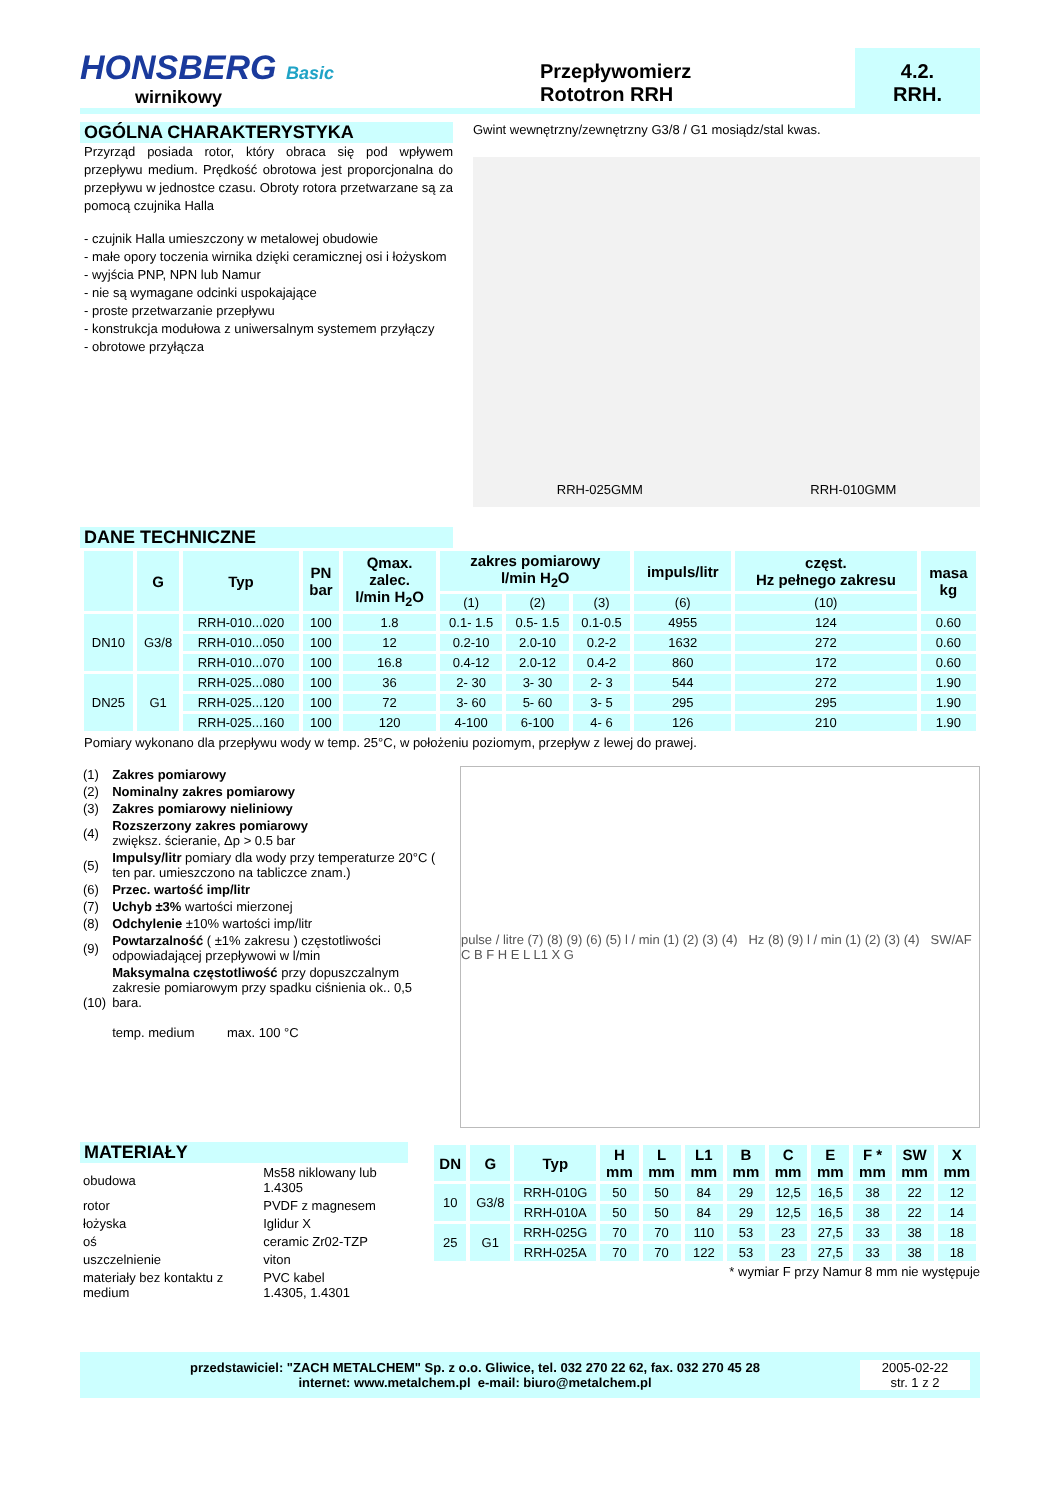HONSBERG Basic
wirnikowy
Przepływomierz
Rototron RRH
4.2.
RRH.
OGÓLNA CHARAKTERYSTYKA
Przyrząd posiada rotor, który obraca się pod wpływem przepływu medium. Prędkość obrotowa jest proporcjonalna do przepływu w jednostce czasu. Obroty rotora przetwarzane są za pomocą czujnika Halla
- czujnik Halla umieszczony w metalowej obudowie
- małe opory toczenia wirnika dzięki ceramicznej osi i łożyskom
- wyjścia PNP, NPN lub Namur
- nie są wymagane odcinki uspokajające
- proste przetwarzanie przepływu
- konstrukcja modułowa z uniwersalnym systemem przyłączy
- obrotowe przyłącza
Gwint wewnętrzny/zewnętrzny G3/8 / G1 mosiądz/stal kwas.
RRH-025GMM RRH-010GMM
DANE TECHNICZNE
| | G | Typ | PN bar | Qmax. zalec. l/min H<sub>2</sub>O | zakres pomiarowy l/min H<sub>2</sub>O | | | impuls/litr | częst. Hz pełnego zakresu | masa kg |
| --- | --- | --- | --- | --- | --- | --- | --- | --- | --- | --- |
| | | | | | (1) | (2) | (3) | (6) | (10) | |
| DN10 | G3/8 | RRH-010...020 | 100 | 1.8 | 0.1- 1.5 | 0.5- 1.5 | 0.1-0.5 | 4955 | 124 | 0.60 |
| | | RRH-010...050 | 100 | 12 | 0.2-10 | 2.0-10 | 0.2-2 | 1632 | 272 | 0.60 |
| | | RRH-010...070 | 100 | 16.8 | 0.4-12 | 2.0-12 | 0.4-2 | 860 | 172 | 0.60 |
| DN25 | G1 | RRH-025...080 | 100 | 36 | 2- 30 | 3- 30 | 2- 3 | 544 | 272 | 1.90 |
| | | RRH-025...120 | 100 | 72 | 3- 60 | 5- 60 | 3- 5 | 295 | 295 | 1.90 |
| | | RRH-025...160 | 100 | 120 | 4-100 | 6-100 | 4- 6 | 126 | 210 | 1.90 |
Pomiary wykonano dla przepływu wody w temp. 25°C, w położeniu poziomym, przepływ z lewej do prawej.
| (1) | Zakres pomiarowy |
| (2) | Nominalny zakres pomiarowy |
| (3) | Zakres pomiarowy nieliniowy |
| (4) | Rozszerzony zakres pomiarowy zwiększ. ścieranie, Δp > 0.5 bar |
| (5) | Impulsy/litr pomiary dla wody przy temperaturze 20°C ( ten par. umieszczono na tabliczce znam.) |
| (6) | Przec. wartość imp/litr |
| (7) | Uchyb ±3% wartości mierzonej |
| (8) | Odchylenie ±10% wartości imp/litr |
| (9) | Powtarzalność ( ±1% zakresu ) częstotliwości odpowiadającej przepływowi w l/min |
| (10) | Maksymalna częstotliwość przy dopuszczalnym zakresie pomiarowym przy spadku ciśnienia ok.. 0,5 bara. temp. medium max. 100 °C |
pulse / litre (7) (8) (9) (6) (5) l / min (1) (2) (3) (4) Hz (8) (9) l / min (1) (2) (3) (4) SW/AF C B F H E L L1 X G
MATERIAŁY
| obudowa | Ms58 niklowany lub 1.4305 |
| rotor | PVDF z magnesem |
| łożyska | Iglidur X |
| oś | ceramic Zr02-TZP |
| uszczelnienie | viton |
| materiały bez kontaktu z medium | PVC kabel 1.4305, 1.4301 |
| DN | G | Typ | H mm | L mm | L1 mm | B mm | C mm | E mm | F * mm | SW mm | X mm |
| --- | --- | --- | --- | --- | --- | --- | --- | --- | --- | --- | --- |
| 10 | G3/8 | RRH-010G | 50 | 50 | 84 | 29 | 12,5 | 16,5 | 38 | 22 | 12 |
| | | RRH-010A | 50 | 50 | 84 | 29 | 12,5 | 16,5 | 38 | 22 | 14 |
| 25 | G1 | RRH-025G | 70 | 70 | 110 | 53 | 23 | 27,5 | 33 | 38 | 18 |
| | | RRH-025A | 70 | 70 | 122 | 53 | 23 | 27,5 | 33 | 38 | 18 |
* wymiar F przy Namur 8 mm nie występuje
przedstawiciel: "ZACH METALCHEM" Sp. z o.o. Gliwice, tel. 032 270 22 62, fax. 032 270 45 28
internet: www.metalchem.pl e-mail: biuro@metalchem.pl
2005-02-22
str. 1 z 2